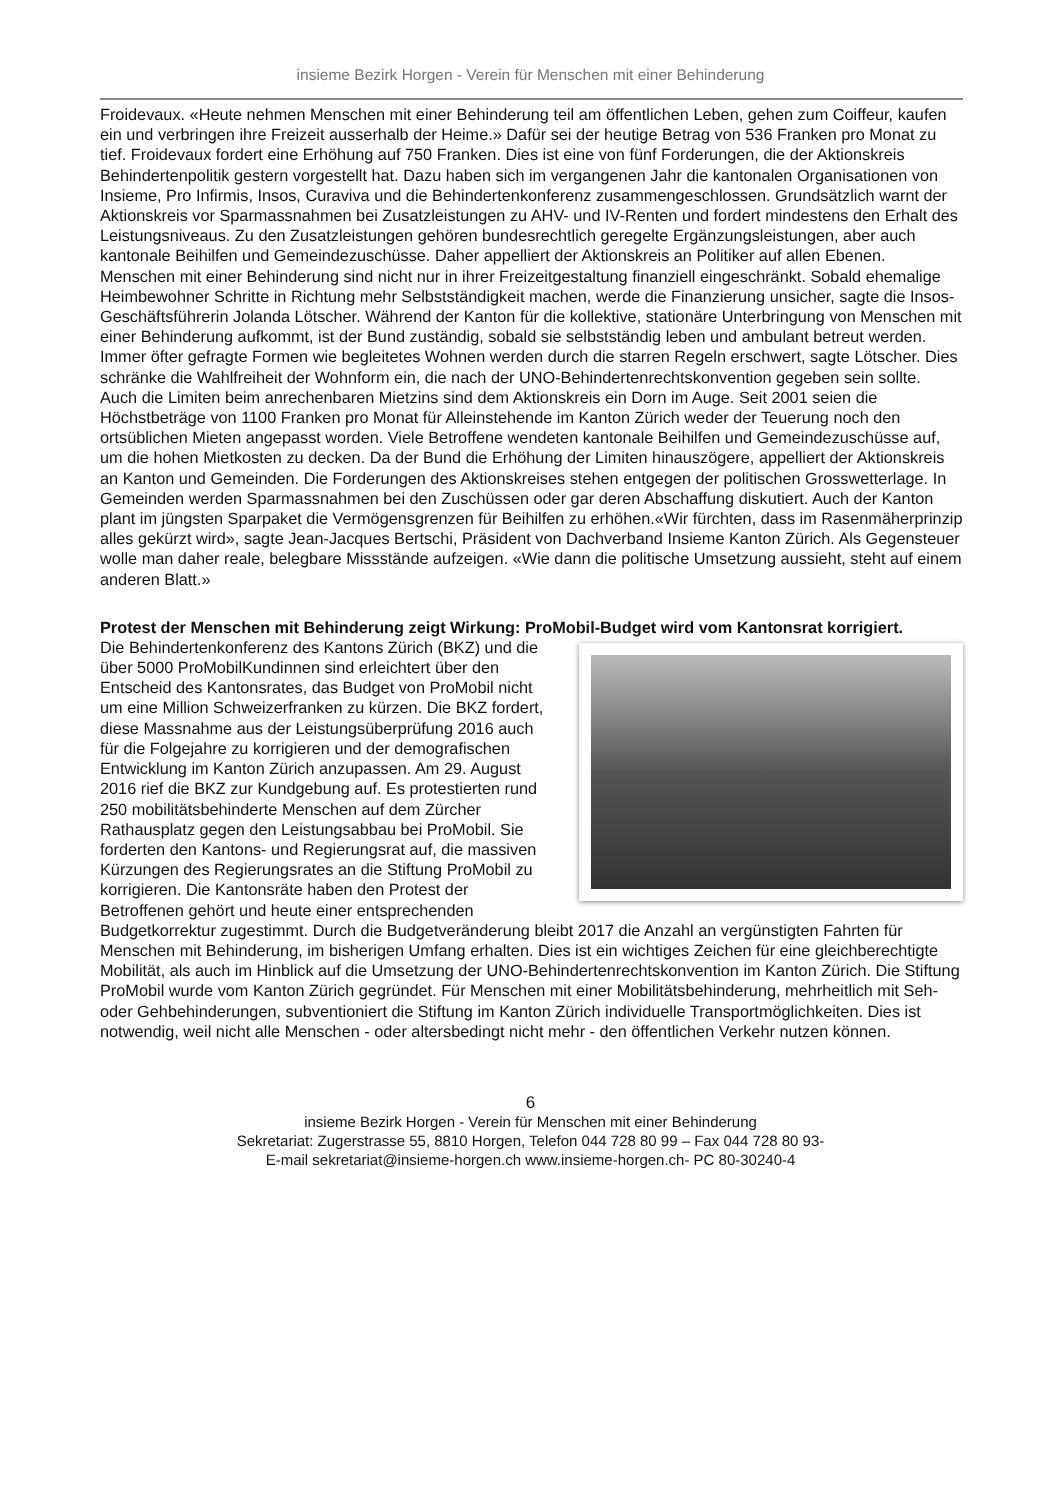insieme Bezirk Horgen - Verein für Menschen mit einer Behinderung
Froidevaux. «Heute nehmen Menschen mit einer Behinderung teil am öffentlichen Leben, gehen zum Coiffeur, kaufen ein und verbringen ihre Freizeit ausserhalb der Heime.» Dafür sei der heutige Betrag von 536 Franken pro Monat zu tief. Froidevaux fordert eine Erhöhung auf 750 Franken. Dies ist eine von fünf Forderungen, die der Aktionskreis Behindertenpolitik gestern vorgestellt hat. Dazu haben sich im vergangenen Jahr die kantonalen Organisationen von Insieme, Pro Infirmis, Insos, Curaviva und die Behindertenkonferenz zusammengeschlossen. Grundsätzlich warnt der Aktionskreis vor Sparmassnahmen bei Zusatzleistungen zu AHV- und IV-Renten und fordert mindestens den Erhalt des Leistungsniveaus. Zu den Zusatzleistungen gehören bundesrechtlich geregelte Ergänzungsleistungen, aber auch kantonale Beihilfen und Gemeindezuschüsse. Daher appelliert der Aktionskreis an Politiker auf allen Ebenen. Menschen mit einer Behinderung sind nicht nur in ihrer Freizeitgestaltung finanziell eingeschränkt. Sobald ehemalige Heimbewohner Schritte in Richtung mehr Selbstständigkeit machen, werde die Finanzierung unsicher, sagte die Insos-Geschäftsführerin Jolanda Lötscher. Während der Kanton für die kollektive, stationäre Unterbringung von Menschen mit einer Behinderung aufkommt, ist der Bund zuständig, sobald sie selbstständig leben und ambulant betreut werden. Immer öfter gefragte Formen wie begleitetes Wohnen werden durch die starren Regeln erschwert, sagte Lötscher. Dies schränke die Wahlfreiheit der Wohnform ein, die nach der UNO-Behindertenrechtskonvention gegeben sein sollte.
Auch die Limiten beim anrechenbaren Mietzins sind dem Aktionskreis ein Dorn im Auge. Seit 2001 seien die Höchstbeträge von 1100 Franken pro Monat für Alleinstehende im Kanton Zürich weder der Teuerung noch den ortsüblichen Mieten angepasst worden. Viele Betroffene wendeten kantonale Beihilfen und Gemeindezuschüsse auf, um die hohen Mietkosten zu decken. Da der Bund die Erhöhung der Limiten hinauszögere, appelliert der Aktionskreis an Kanton und Gemeinden. Die Forderungen des Aktionskreises stehen entgegen der politischen Grosswetterlage. In Gemeinden werden Sparmassnahmen bei den Zuschüssen oder gar deren Abschaffung diskutiert. Auch der Kanton plant im jüngsten Sparpaket die Vermögensgrenzen für Beihilfen zu erhöhen.«Wir fürchten, dass im Rasenmäherprinzip alles gekürzt wird», sagte Jean-Jacques Bertschi, Präsident von Dachverband Insieme Kanton Zürich. Als Gegensteuer wolle man daher reale, belegbare Missstände aufzeigen. «Wie dann die politische Umsetzung aussieht, steht auf einem anderen Blatt.»
Protest der Menschen mit Behinderung zeigt Wirkung: ProMobil-Budget wird vom Kantonsrat korrigiert.
Die Behindertenkonferenz des Kantons Zürich (BKZ) und die über 5000 ProMobilKundinnen sind erleichtert über den Entscheid des Kantonsrates, das Budget von ProMobil nicht um eine Million Schweizerfranken zu kürzen. Die BKZ fordert, diese Massnahme aus der Leistungsüberprüfung 2016 auch für die Folgejahre zu korrigieren und der demografischen Entwicklung im Kanton Zürich anzupassen. Am 29. August 2016 rief die BKZ zur Kundgebung auf. Es protestierten rund 250 mobilitätsbehinderte Menschen auf dem Zürcher Rathausplatz gegen den Leistungsabbau bei ProMobil. Sie forderten den Kantons- und Regierungsrat auf, die massiven Kürzungen des Regierungsrates an die Stiftung ProMobil zu korrigieren. Die Kantonsräte haben den Protest der Betroffenen gehört und heute einer entsprechenden Budgetkorrektur zugestimmt. Durch die Budgetveränderung bleibt 2017 die Anzahl an vergünstigten Fahrten für Menschen mit Behinderung, im bisherigen Umfang erhalten. Dies ist ein wichtiges Zeichen für eine gleichberechtigte Mobilität, als auch im Hinblick auf die Umsetzung der UNO-Behindertenrechtskonvention im Kanton Zürich. Die Stiftung ProMobil wurde vom Kanton Zürich gegründet. Für Menschen mit einer Mobilitätsbehinderung, mehrheitlich mit Seh- oder Gehbehinderungen, subventioniert die Stiftung im Kanton Zürich individuelle Transportmöglichkeiten. Dies ist notwendig, weil nicht alle Menschen - oder altersbedingt nicht mehr - den öffentlichen Verkehr nutzen können.
6
insieme Bezirk Horgen - Verein für Menschen mit einer Behinderung
Sekretariat: Zugerstrasse 55, 8810 Horgen, Telefon 044 728 80 99 – Fax 044 728 80 93-
E-mail sekretariat@insieme-horgen.ch www.insieme-horgen.ch- PC 80-30240-4